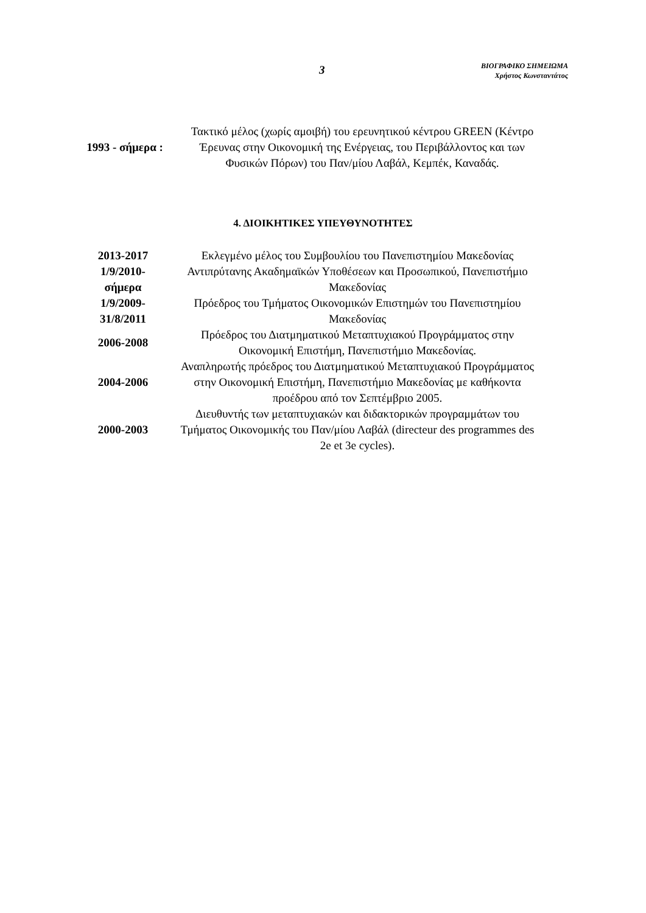3
ΒΙΟΓΡΑΦΙΚΟ ΣΗΜΕΙΩΜΑ
Χρήστος Κωνσταντάτος
| 1993 - σήμερα : | Τακτικό μέλος (χωρίς αμοιβή) του ερευνητικού κέντρου GREEN (Κέντρο Έρευνας στην Οικονομική της Ενέργειας, του Περιβάλλοντος και των Φυσικών Πόρων) του Παν/μίου Λαβάλ, Κεμπέκ, Καναδάς. |
4. ΔΙΟΙΚΗΤΙΚΕΣ ΥΠΕΥΘΥΝΟΤΗΤΕΣ
| 2013-2017 | Εκλεγμένο μέλος του Συμβουλίου του Πανεπιστημίου Μακεδονίας |
| 1/9/2010- σήμερα | Αντιπρύτανης Ακαδημαϊκών Υποθέσεων και Προσωπικού, Πανεπιστήμιο Μακεδονίας |
| 1/9/2009- 31/8/2011 | Πρόεδρος του Τμήματος Οικονομικών Επιστημών του Πανεπιστημίου Μακεδονίας |
| 2006-2008 | Πρόεδρος του Διατμηματικού Μεταπτυχιακού Προγράμματος στην Οικονομική Επιστήμη, Πανεπιστήμιο Μακεδονίας. |
| 2004-2006 | Αναπληρωτής πρόεδρος του Διατμηματικού Μεταπτυχιακού Προγράμματος στην Οικονομική Επιστήμη, Πανεπιστήμιο Μακεδονίας με καθήκοντα προέδρου από τον Σεπτέμβριο 2005. |
| 2000-2003 | Διευθυντής των μεταπτυχιακών και διδακτορικών προγραμμάτων του Τμήματος Οικονομικής του Παν/μίου Λαβάλ (directeur des programmes des 2e et 3e cycles). |